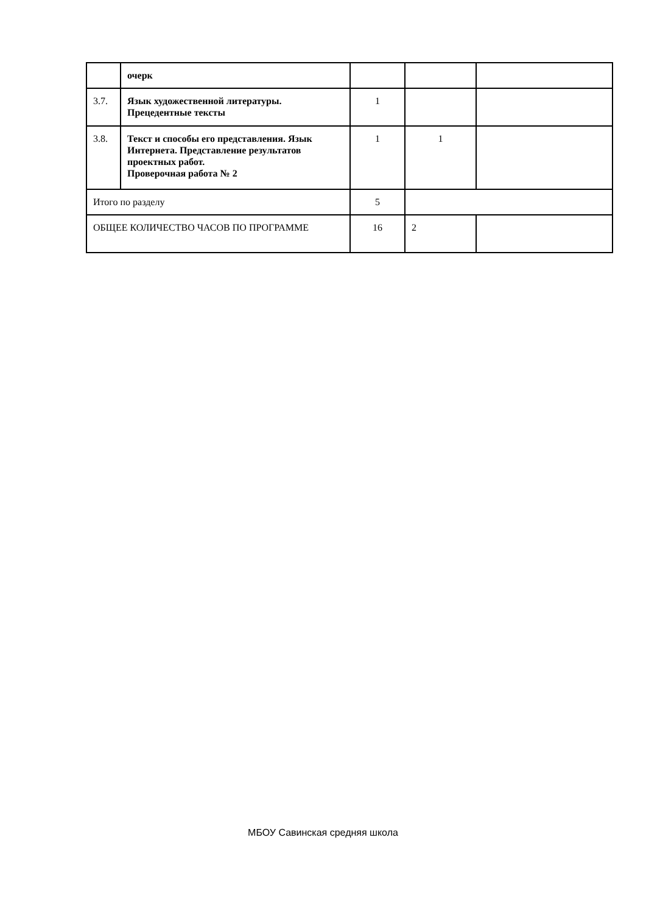| | очерк | | | |
| 3.7. | Язык художественной литературы. Прецедентные тексты | 1 | | |
| 3.8. | Текст и способы его представления. Язык Интернета. Представление результатов проектных работ. Проверочная работа № 2 | 1 | 1 | |
| Итого по разделу | | 5 | | |
| ОБЩЕЕ КОЛИЧЕСТВО ЧАСОВ ПО ПРОГРАММЕ | | 16 | 2 | |
МБОУ Савинская средняя школа